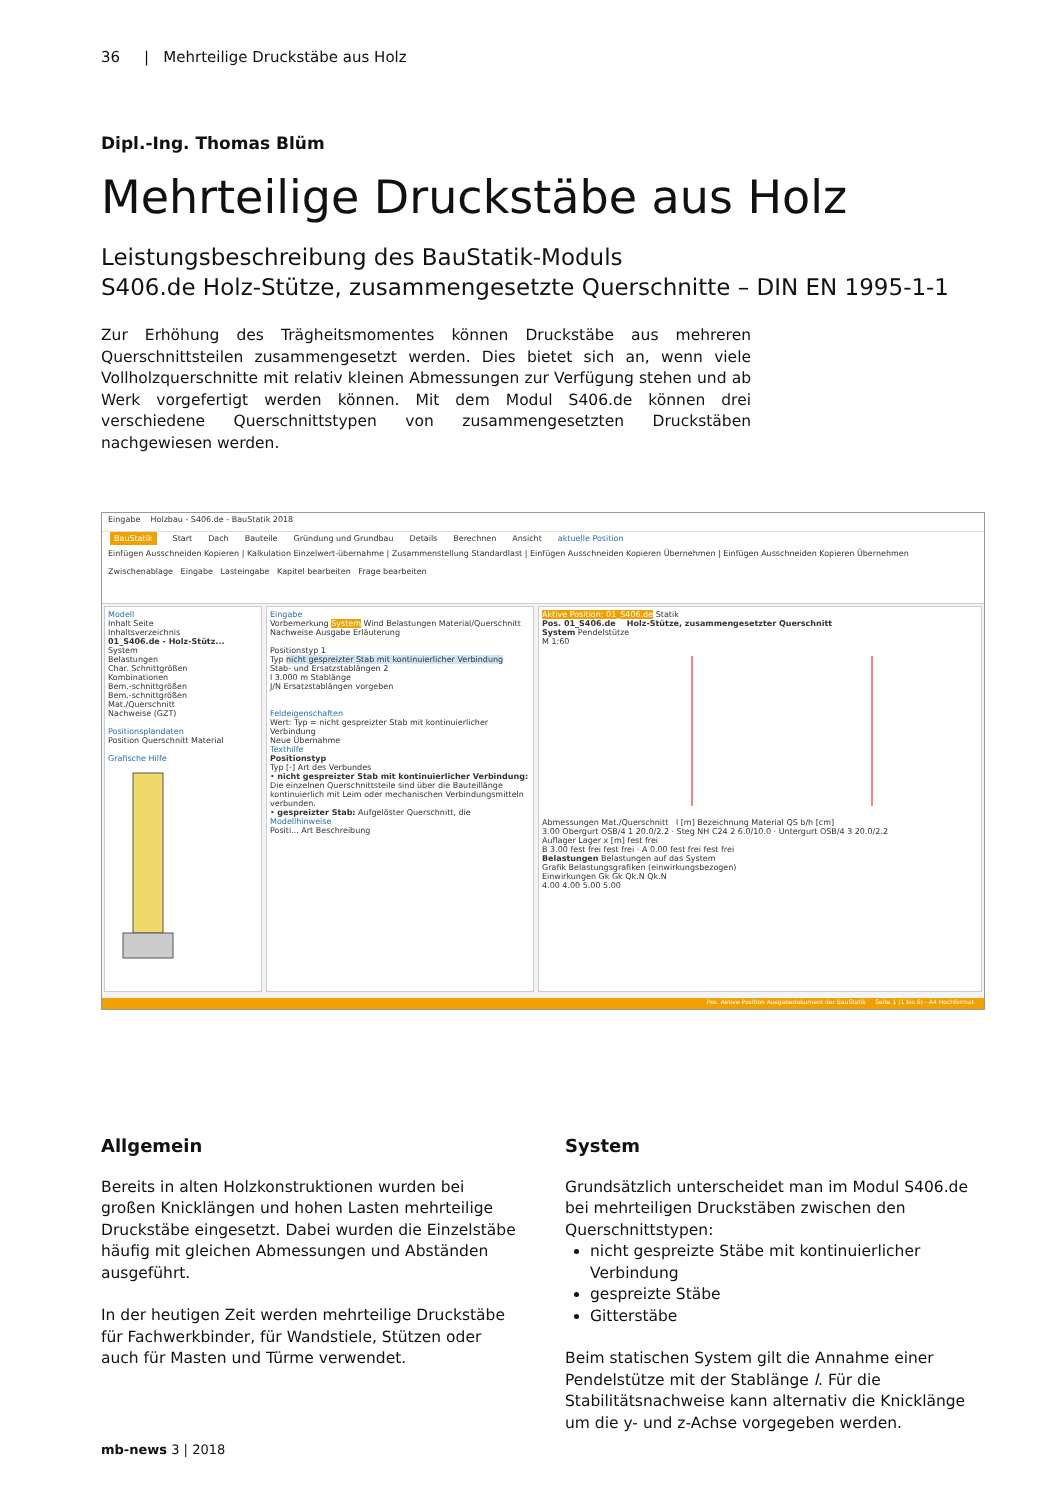36 | Mehrteilige Druckstäbe aus Holz
Dipl.-Ing. Thomas Blüm
Mehrteilige Druckstäbe aus Holz
Leistungsbeschreibung des BauStatik-Moduls
S406.de Holz-Stütze, zusammengesetzte Querschnitte – DIN EN 1995-1-1
Zur Erhöhung des Trägheitsmomentes können Druckstäbe aus mehreren Querschnitts­teilen zusammengesetzt werden. Dies bietet sich an, wenn viele Vollholzquerschnitte mit relativ kleinen Abmessungen zur Verfügung stehen und ab Werk vorgefertigt werden können. Mit dem Modul S406.de können drei verschiedene Querschnittstypen von zusammengesetzten Druckstäben nachgewiesen werden.
Eingabe Holzbau - S406.de - BauStatik 2018
BauStatik Start Dach Bauteile Gründung und Grundbau Details Berechnen Ansicht aktuelle Position
Einfügen Ausschneiden Kopieren | Kalkulation Einzelwert-übernahme | Zusammenstellung Standardlast | Einfügen Ausschneiden Kopieren Übernehmen | Einfügen Ausschneiden Kopieren Übernehmen
Zwischenablage Eingabe Lasteingabe Kapitel bearbeiten Frage bearbeiten
Modell
Inhalt Seite
Inhaltsverzeichnis
01_S406.de - Holz-Stütz...
System
Belastungen
Char. Schnittgrößen
Kombinationen
Bem.-schnittgrößen
Bem.-schnittgrößen
Mat./Querschnitt
Nachweise (GZT)
Positionsplandaten
Position Querschnitt Material
Grafische Hilfe
Eingabe
Vorbemerkung System Wind Belastungen Material/Querschnitt
Nachweise Ausgabe Erläuterung
Positionstyp 1
Typ nicht gespreizter Stab mit kontinuierlicher Verbindung
Stab- und Ersatzstablängen 2
l 3.000 m Stablänge
J/N Ersatzstablängen vorgeben
Feldeigenschaften
Wert: Typ = nicht gespreizter Stab mit kontinuierlicher Verbindung
Neue Übernahme
Texthilfe
Positionstyp
Typ [-] Art des Verbundes
• nicht gespreizter Stab mit kontinuierlicher Verbindung: Die einzelnen Querschnittsteile sind über die Bauteillänge kontinuierlich mit Leim oder mechanischen Verbindungsmitteln verbunden.
• gespreizter Stab: Aufgelöster Querschnitt, die
Modellhinweise
Positi... Art Beschreibung
Aktive Position: 01_S406.de Statik
Pos. 01_S406.de Holz-Stütze, zusammengesetzter Querschnitt
System Pendelstütze
M 1:60
Abmessungen Mat./Querschnitt l [m] Bezeichnung Material QS b/h [cm]
3.00 Obergurt OSB/4 1 20.0/2.2 · Steg NH C24 2 6.0/10.0 · Untergurt OSB/4 3 20.0/2.2
Auflager Lager x [m] fest frei
B 3.00 fest frei fest frei · A 0.00 fest frei fest frei
Belastungen Belastungen auf das System
Grafik Belastungsgrafiken (einwirkungsbezogen)
Einwirkungen Gk Gk Qk.N Qk.N
4.00 4.00 5.00 5.00
Pos. Aktive Position Ausgabedokument der BauStatik Seite 1 (1 bis 6) - A4 Hochformat
Allgemein
Bereits in alten Holzkonstruktionen wurden bei großen Knicklängen und hohen Lasten mehrteilige Druckstäbe eingesetzt. Dabei wurden die Einzelstäbe häufig mit gleichen Abmessungen und Abständen ausgeführt.
In der heutigen Zeit werden mehrteilige Druckstäbe für Fachwerkbinder, für Wandstiele, Stützen oder auch für Masten und Türme verwendet.
System
Grundsätzlich unterscheidet man im Modul S406.de bei mehrteiligen Druckstäben zwischen den Querschnittstypen:
nicht gespreizte Stäbe mit kontinuierlicher Verbindung
gespreizte Stäbe
Gitterstäbe
Beim statischen System gilt die Annahme einer Pendelstütze mit der Stablänge l. Für die Stabilitätsnachweise kann alternativ die Knicklänge um die y- und z-Achse vorgegeben werden.
mb-news 3 | 2018